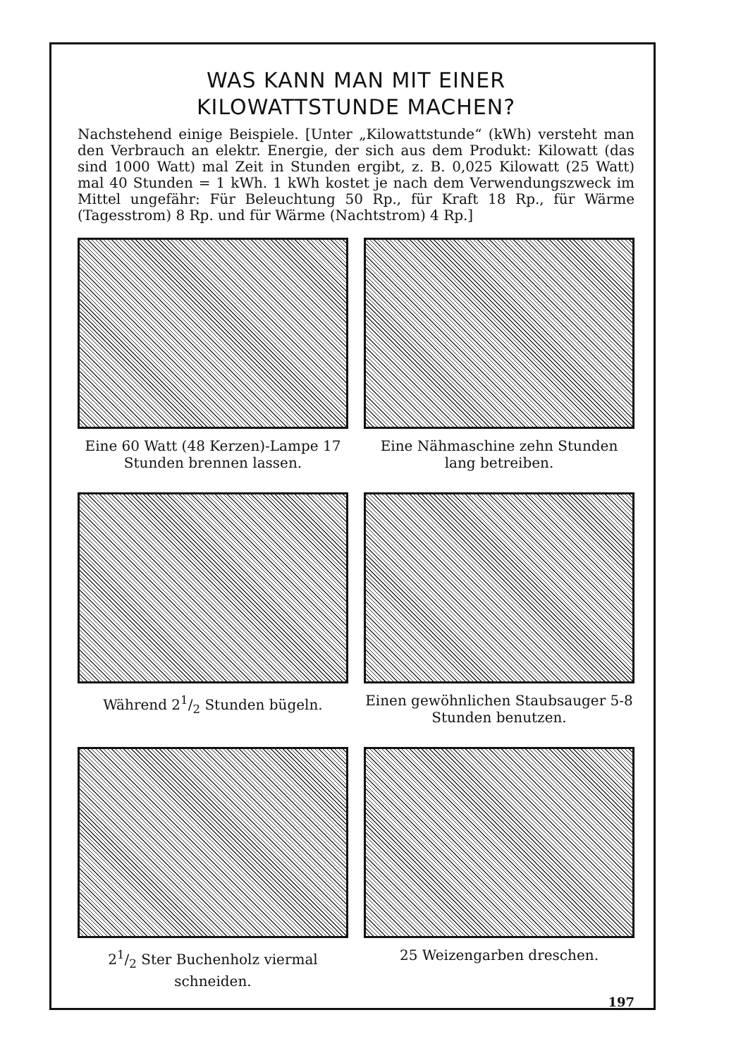WAS KANN MAN MIT EINER
KILOWATTSTUNDE MACHEN?
Nachstehend einige Beispiele. [Unter „Kilowattstunde“ (kWh) versteht man den Verbrauch an elektr. Energie, der sich aus dem Produkt: Kilowatt (das sind 1000 Watt) mal Zeit in Stunden ergibt, z. B. 0,025 Kilowatt (25 Watt) mal 40 Stunden = 1 kWh. 1 kWh kostet je nach dem Verwendungszweck im Mittel ungefähr: Für Beleuchtung 50 Rp., für Kraft 18 Rp., für Wärme (Tagesstrom) 8 Rp. und für Wärme (Nachtstrom) 4 Rp.]
Eine 60 Watt (48 Kerzen)-Lampe 17 Stunden brennen lassen.
Eine Nähmaschine zehn Stunden lang betreiben.
Während 21/2 Stunden bügeln.
Einen gewöhnlichen Staubsauger 5-8 Stunden benutzen.
21/2 Ster Buchenholz viermal schneiden.
25 Weizengarben dreschen.
197